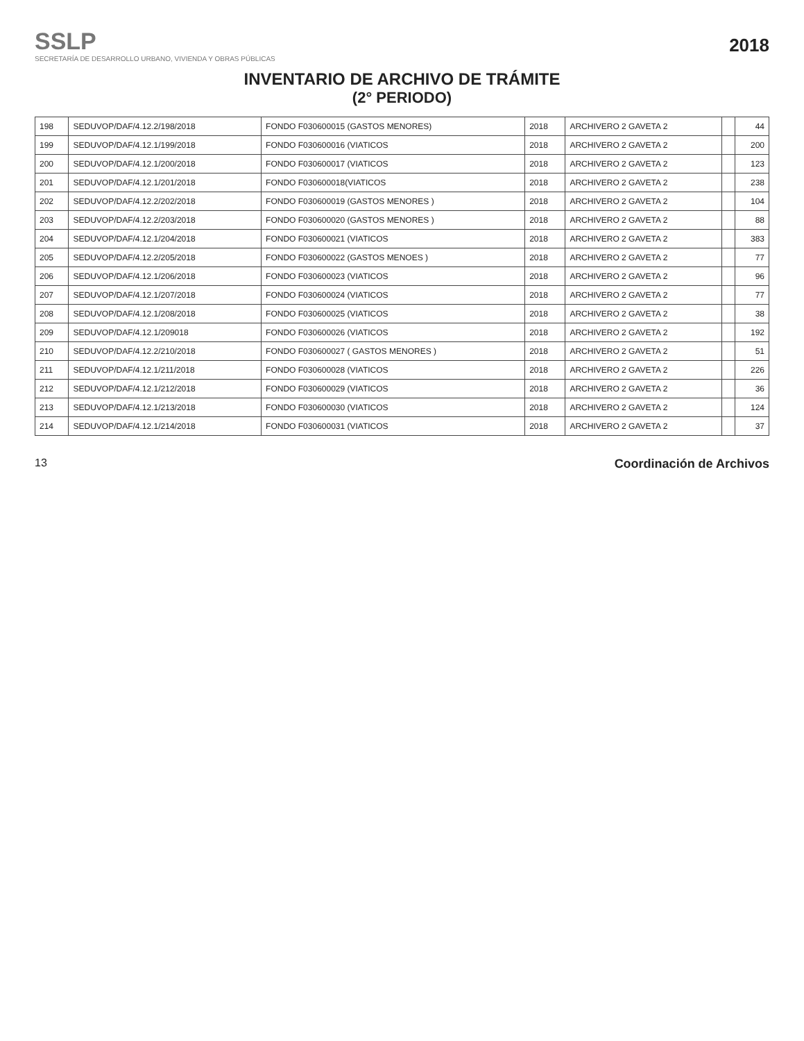SSLP
SECRETARÍA DE DESARROLLO URBANO, VIVIENDA Y OBRAS PÚBLICAS
2018
INVENTARIO DE ARCHIVO DE TRÁMITE
(2° PERIODO)
| 198 | SEDUVOP/DAF/4.12.2/198/2018 | FONDO F030600015 (GASTOS MENORES) | 2018 | ARCHIVERO 2 GAVETA 2 | | 44 |
| 199 | SEDUVOP/DAF/4.12.1/199/2018 | FONDO F030600016 (VIATICOS | 2018 | ARCHIVERO 2 GAVETA 2 | | 200 |
| 200 | SEDUVOP/DAF/4.12.1/200/2018 | FONDO F030600017 (VIATICOS | 2018 | ARCHIVERO 2 GAVETA 2 | | 123 |
| 201 | SEDUVOP/DAF/4.12.1/201/2018 | FONDO F030600018(VIATICOS | 2018 | ARCHIVERO 2 GAVETA 2 | | 238 |
| 202 | SEDUVOP/DAF/4.12.2/202/2018 | FONDO F030600019 (GASTOS MENORES ) | 2018 | ARCHIVERO 2 GAVETA 2 | | 104 |
| 203 | SEDUVOP/DAF/4.12.2/203/2018 | FONDO F030600020 (GASTOS MENORES ) | 2018 | ARCHIVERO 2 GAVETA 2 | | 88 |
| 204 | SEDUVOP/DAF/4.12.1/204/2018 | FONDO F030600021 (VIATICOS | 2018 | ARCHIVERO 2 GAVETA 2 | | 383 |
| 205 | SEDUVOP/DAF/4.12.2/205/2018 | FONDO F030600022 (GASTOS MENOES ) | 2018 | ARCHIVERO 2 GAVETA 2 | | 77 |
| 206 | SEDUVOP/DAF/4.12.1/206/2018 | FONDO F030600023 (VIATICOS | 2018 | ARCHIVERO 2 GAVETA 2 | | 96 |
| 207 | SEDUVOP/DAF/4.12.1/207/2018 | FONDO F030600024 (VIATICOS | 2018 | ARCHIVERO 2 GAVETA 2 | | 77 |
| 208 | SEDUVOP/DAF/4.12.1/208/2018 | FONDO F030600025 (VIATICOS | 2018 | ARCHIVERO 2 GAVETA 2 | | 38 |
| 209 | SEDUVOP/DAF/4.12.1/209018 | FONDO F030600026 (VIATICOS | 2018 | ARCHIVERO 2 GAVETA 2 | | 192 |
| 210 | SEDUVOP/DAF/4.12.2/210/2018 | FONDO F030600027 ( GASTOS MENORES ) | 2018 | ARCHIVERO 2 GAVETA 2 | | 51 |
| 211 | SEDUVOP/DAF/4.12.1/211/2018 | FONDO F030600028 (VIATICOS | 2018 | ARCHIVERO 2 GAVETA 2 | | 226 |
| 212 | SEDUVOP/DAF/4.12.1/212/2018 | FONDO F030600029 (VIATICOS | 2018 | ARCHIVERO 2 GAVETA 2 | | 36 |
| 213 | SEDUVOP/DAF/4.12.1/213/2018 | FONDO F030600030 (VIATICOS | 2018 | ARCHIVERO 2 GAVETA 2 | | 124 |
| 214 | SEDUVOP/DAF/4.12.1/214/2018 | FONDO F030600031 (VIATICOS | 2018 | ARCHIVERO 2 GAVETA 2 | | 37 |
13 Coordinación de Archivos